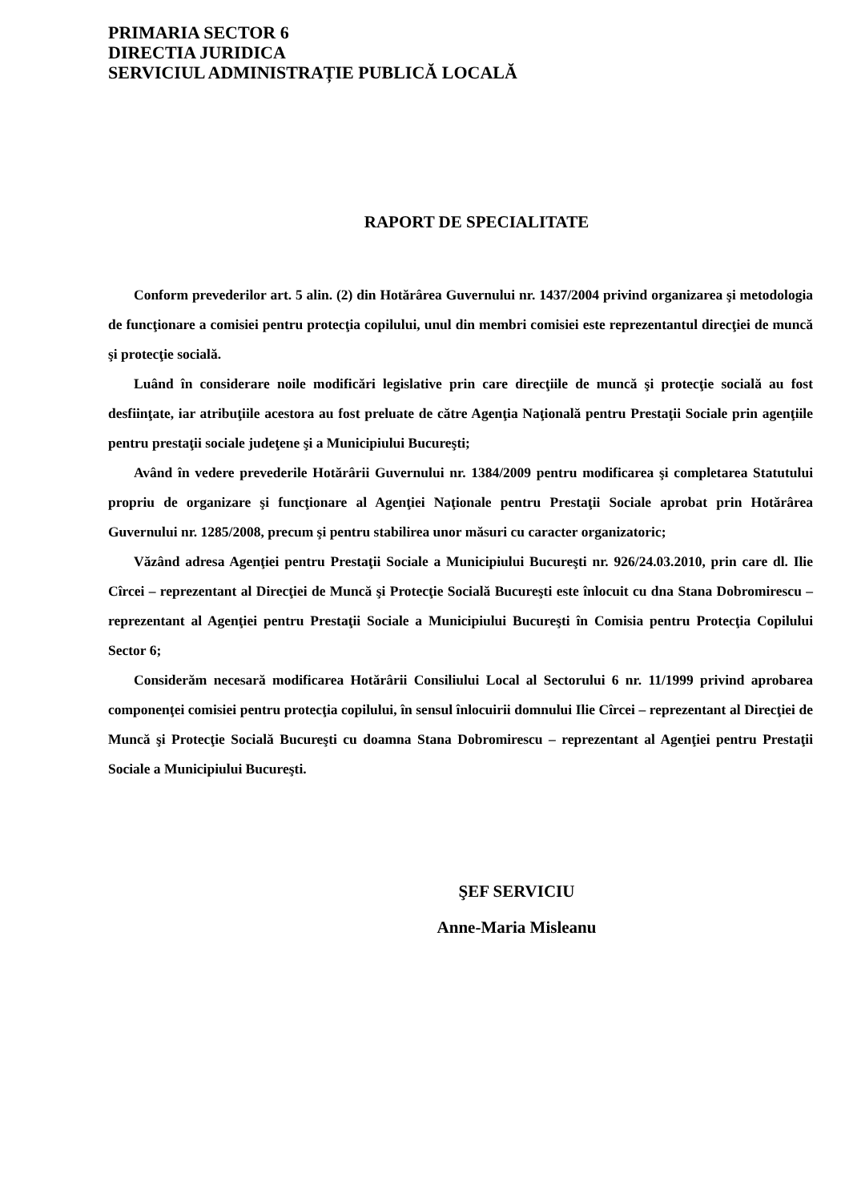PRIMARIA SECTOR 6
DIRECTIA JURIDICA
SERVICIUL ADMINISTRAȚIE PUBLICĂ LOCALĂ
RAPORT DE SPECIALITATE
Conform prevederilor art. 5 alin. (2) din Hotărârea Guvernului nr. 1437/2004 privind organizarea şi metodologia de funcţionare a comisiei pentru protecţia copilului, unul din membri comisiei este reprezentantul direcţiei de muncă şi protecţie socială.
Luând în considerare noile modificări legislative prin care direcţiile de muncă şi protecţie socială au fost desfiinţate, iar atribuţiile acestora au fost preluate de către Agenţia Naţională pentru Prestaţii Sociale prin agenţiile pentru prestaţii sociale judeţene şi a Municipiului Bucureşti;
Având în vedere prevederile Hotărârii Guvernului nr. 1384/2009 pentru modificarea şi completarea Statutului propriu de organizare şi funcţionare al Agenţiei Naţionale pentru Prestaţii Sociale aprobat prin Hotărârea Guvernului nr. 1285/2008, precum şi pentru stabilirea unor măsuri cu caracter organizatoric;
Văzând adresa Agenţiei pentru Prestaţii Sociale a Municipiului Bucureşti nr. 926/24.03.2010, prin care dl. Ilie Cîrcei – reprezentant al Direcţiei de Muncă şi Protecţie Socială Bucureşti este înlocuit cu dna Stana Dobromirescu – reprezentant al Agenţiei pentru Prestaţii Sociale a Municipiului Bucureşti în Comisia pentru Protecţia Copilului Sector 6;
Considerăm necesară modificarea Hotărârii Consiliului Local al Sectorului 6 nr. 11/1999 privind aprobarea componenţei comisiei pentru protecţia copilului, în sensul înlocuirii domnului Ilie Cîrcei – reprezentant al Direcţiei de Muncă şi Protecţie Socială Bucureşti cu doamna Stana Dobromirescu – reprezentant al Agenţiei pentru Prestaţii Sociale a Municipiului Bucureşti.
ŞEF SERVICIU
Anne-Maria Misleanu